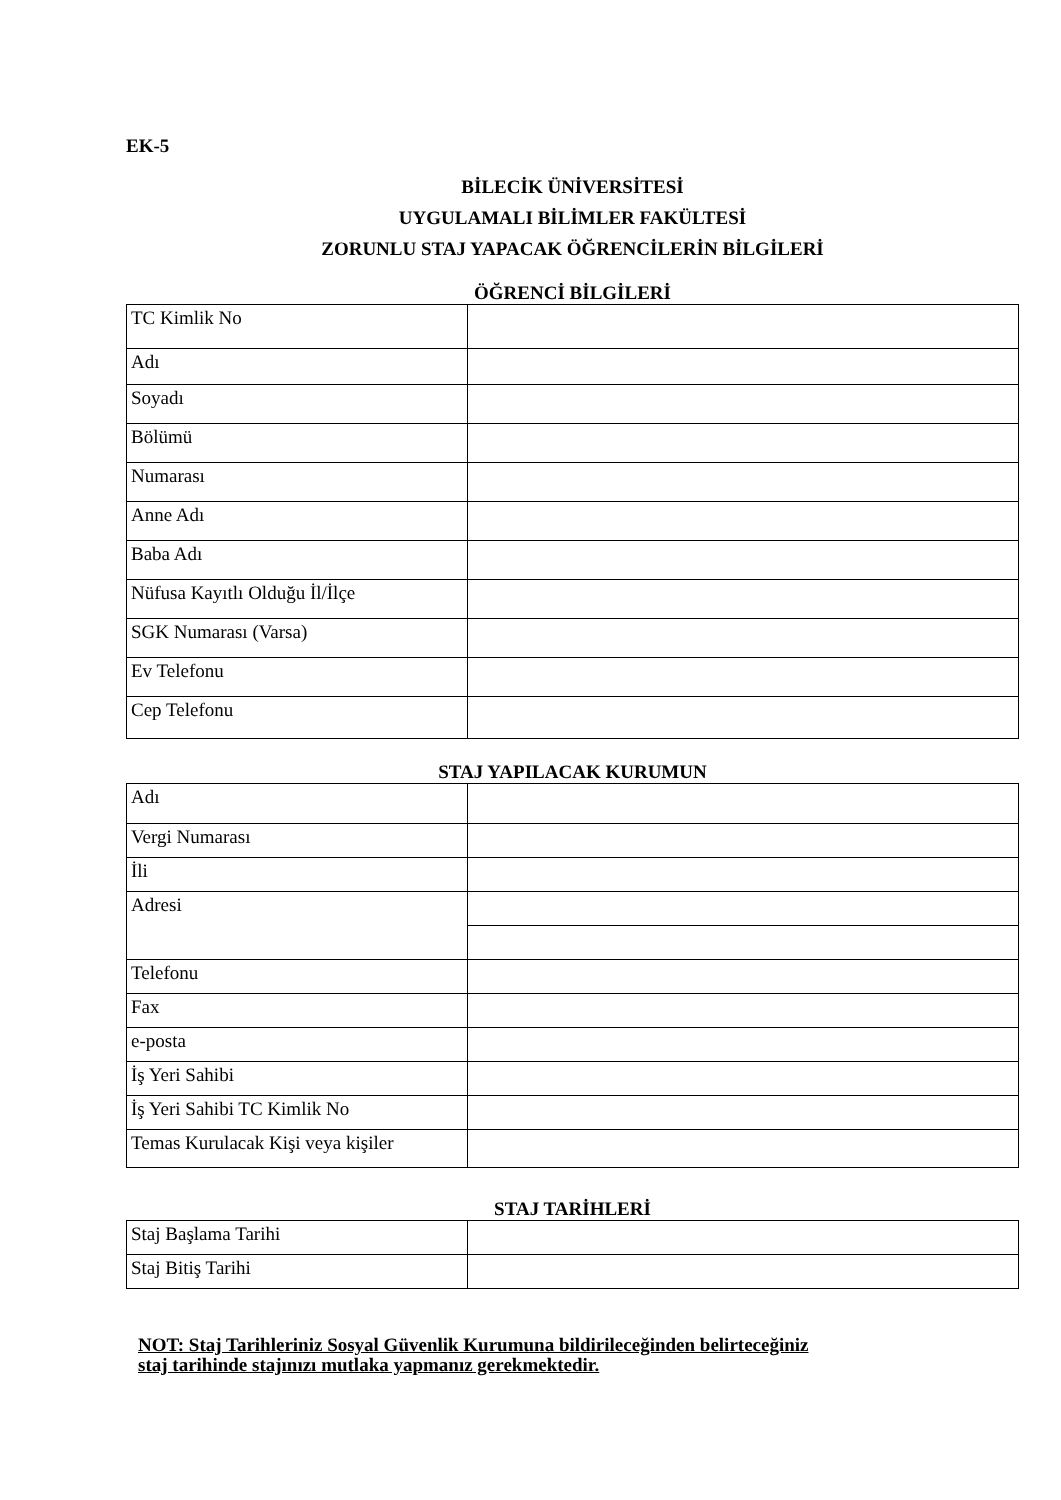EK-5
BİLECİK ÜNİVERSİTESİ
UYGULAMALI BİLİMLER FAKÜLTESİ
ZORUNLU STAJ YAPACAK ÖĞRENCİLERİN BİLGİLERİ
ÖĞRENCİ BİLGİLERİ
| TC Kimlik No | |
| Adı | |
| Soyadı | |
| Bölümü | |
| Numarası | |
| Anne Adı | |
| Baba Adı | |
| Nüfusa Kayıtlı Olduğu İl/İlçe | |
| SGK Numarası (Varsa) | |
| Ev Telefonu | |
| Cep Telefonu | |
STAJ YAPILACAK KURUMUN
| Adı | |
| Vergi Numarası | |
| İli | |
| Adresi | |
| Telefonu | |
| Fax | |
| e-posta | |
| İş Yeri Sahibi | |
| İş Yeri Sahibi TC Kimlik No | |
| Temas Kurulacak Kişi veya kişiler | |
STAJ TARİHLERİ
| Staj Başlama Tarihi | |
| Staj Bitiş Tarihi | |
NOT: Staj Tarihleriniz Sosyal Güvenlik Kurumuna bildirileceğinden belirteceğiniz
staj tarihinde stajınızı mutlaka yapmanız gerekmektedir.